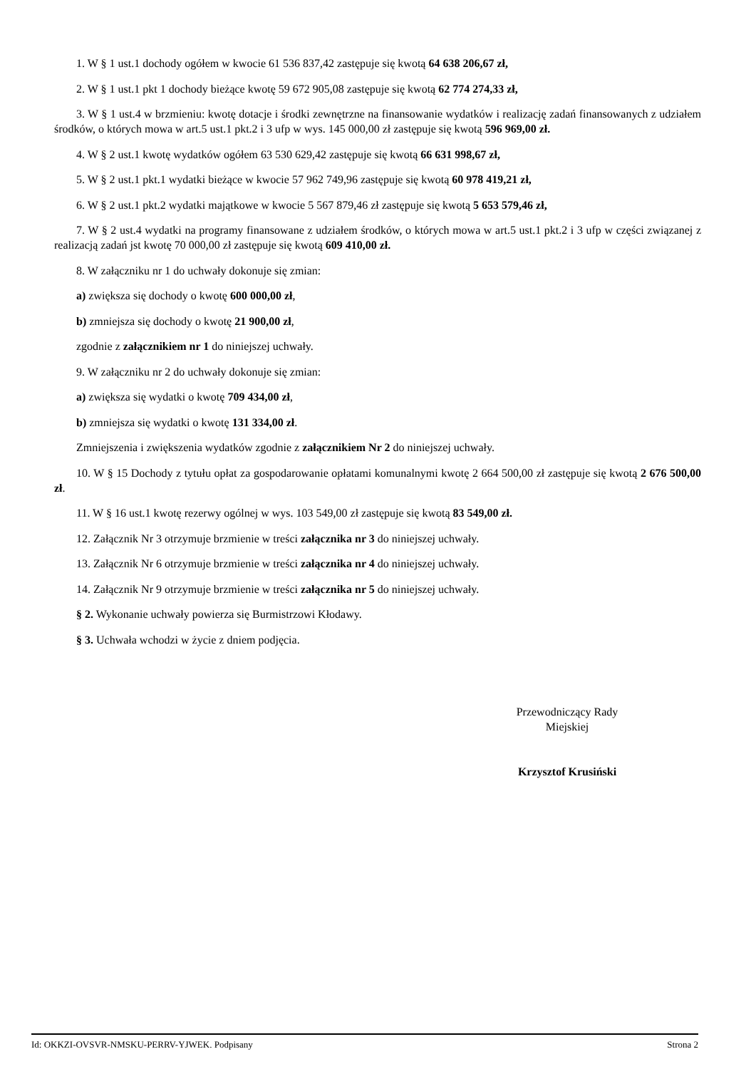1. W § 1 ust.1 dochody ogółem w kwocie 61 536 837,42 zastępuje się kwotą 64 638 206,67 zł,
2. W § 1 ust.1 pkt 1 dochody bieżące kwotę 59 672 905,08 zastępuje się kwotą 62 774 274,33 zł,
3. W § 1 ust.4 w brzmieniu: kwotę dotacje i środki zewnętrzne na finansowanie wydatków i realizację zadań finansowanych z udziałem środków, o których mowa w art.5 ust.1 pkt.2 i 3 ufp w wys. 145 000,00 zł zastępuje się kwotą 596 969,00 zł.
4. W § 2 ust.1 kwotę wydatków ogółem 63 530 629,42 zastępuje się kwotą 66 631 998,67 zł,
5. W § 2 ust.1 pkt.1 wydatki bieżące w kwocie 57 962 749,96 zastępuje się kwotą 60 978 419,21 zł,
6. W § 2 ust.1 pkt.2 wydatki majątkowe w kwocie 5 567 879,46 zł zastępuje się kwotą 5 653 579,46 zł,
7. W § 2 ust.4 wydatki na programy finansowane z udziałem środków, o których mowa w art.5 ust.1 pkt.2 i 3 ufp w części związanej z realizacją zadań jst kwotę 70 000,00 zł zastępuje się kwotą 609 410,00 zł.
8. W załączniku nr 1 do uchwały dokonuje się zmian:
a) zwiększa się dochody o kwotę 600 000,00 zł,
b) zmniejsza się dochody o kwotę 21 900,00 zł,
zgodnie z załącznikiem nr 1 do niniejszej uchwały.
9. W załączniku nr 2 do uchwały dokonuje się zmian:
a) zwiększa się wydatki o kwotę 709 434,00 zł,
b) zmniejsza się wydatki o kwotę 131 334,00 zł.
Zmniejszenia i zwiększenia wydatków zgodnie z załącznikiem Nr 2 do niniejszej uchwały.
10. W § 15 Dochody z tytułu opłat za gospodarowanie opłatami komunalnymi kwotę 2 664 500,00 zł zastępuje się kwotą 2 676 500,00 zł.
11. W § 16 ust.1 kwotę rezerwy ogólnej w wys. 103 549,00 zł zastępuje się kwotą 83 549,00 zł.
12. Załącznik Nr 3 otrzymuje brzmienie w treści załącznika nr 3 do niniejszej uchwały.
13. Załącznik Nr 6 otrzymuje brzmienie w treści załącznika nr 4 do niniejszej uchwały.
14. Załącznik Nr 9 otrzymuje brzmienie w treści załącznika nr 5 do niniejszej uchwały.
§ 2. Wykonanie uchwały powierza się Burmistrzowi Kłodawy.
§ 3. Uchwała wchodzi w życie z dniem podjęcia.
Przewodniczący Rady
Miejskiej
Krzysztof Krusiński
Id: OKKZI-OVSVR-NMSKU-PERRV-YJWEK. Podpisany Strona 2